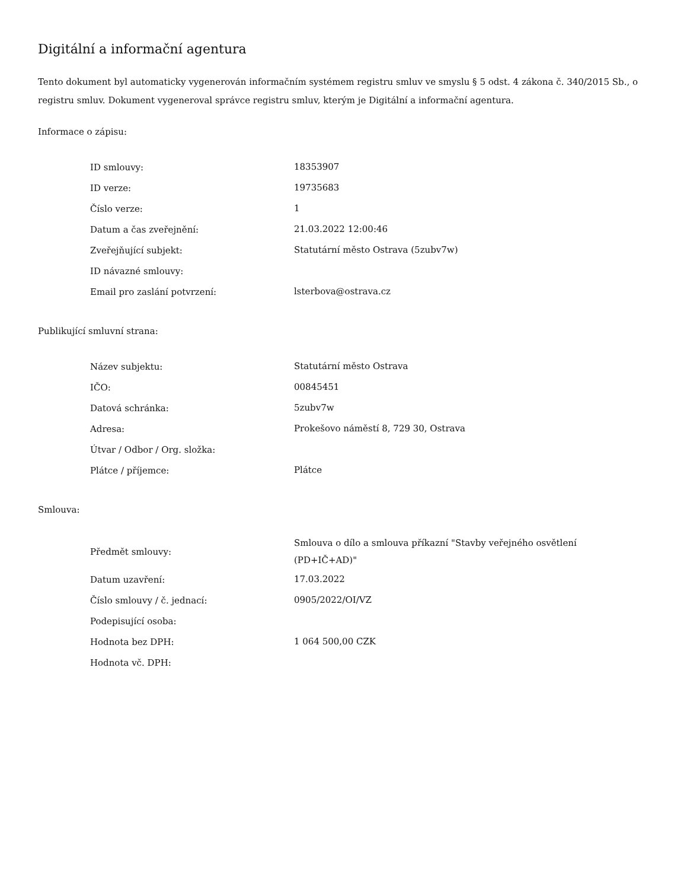Digitální a informační agentura
Tento dokument byl automaticky vygenerován informačním systémem registru smluv ve smyslu § 5 odst. 4 zákona č. 340/2015 Sb., o registru smluv. Dokument vygeneroval správce registru smluv, kterým je Digitální a informační agentura.
Informace o zápisu:
| ID smlouvy: | 18353907 |
| ID verze: | 19735683 |
| Číslo verze: | 1 |
| Datum a čas zveřejnění: | 21.03.2022 12:00:46 |
| Zveřejňující subjekt: | Statutární město Ostrava (5zubv7w) |
| ID návazné smlouvy: | |
| Email pro zaslání potvrzení: | lsterbova@ostrava.cz |
Publikující smluvní strana:
| Název subjektu: | Statutární město Ostrava |
| IČO: | 00845451 |
| Datová schránka: | 5zubv7w |
| Adresa: | Prokešovo náměstí 8, 729 30, Ostrava |
| Útvar / Odbor / Org. složka: | |
| Plátce / příjemce: | Plátce |
Smlouva:
| Předmět smlouvy: | Smlouva o dílo a smlouva příkazní "Stavby veřejného osvětlení (PD+IČ+AD)" |
| Datum uzavření: | 17.03.2022 |
| Číslo smlouvy / č. jednací: | 0905/2022/OI/VZ |
| Podepisující osoba: | |
| Hodnota bez DPH: | 1 064 500,00 CZK |
| Hodnota vč. DPH: | |